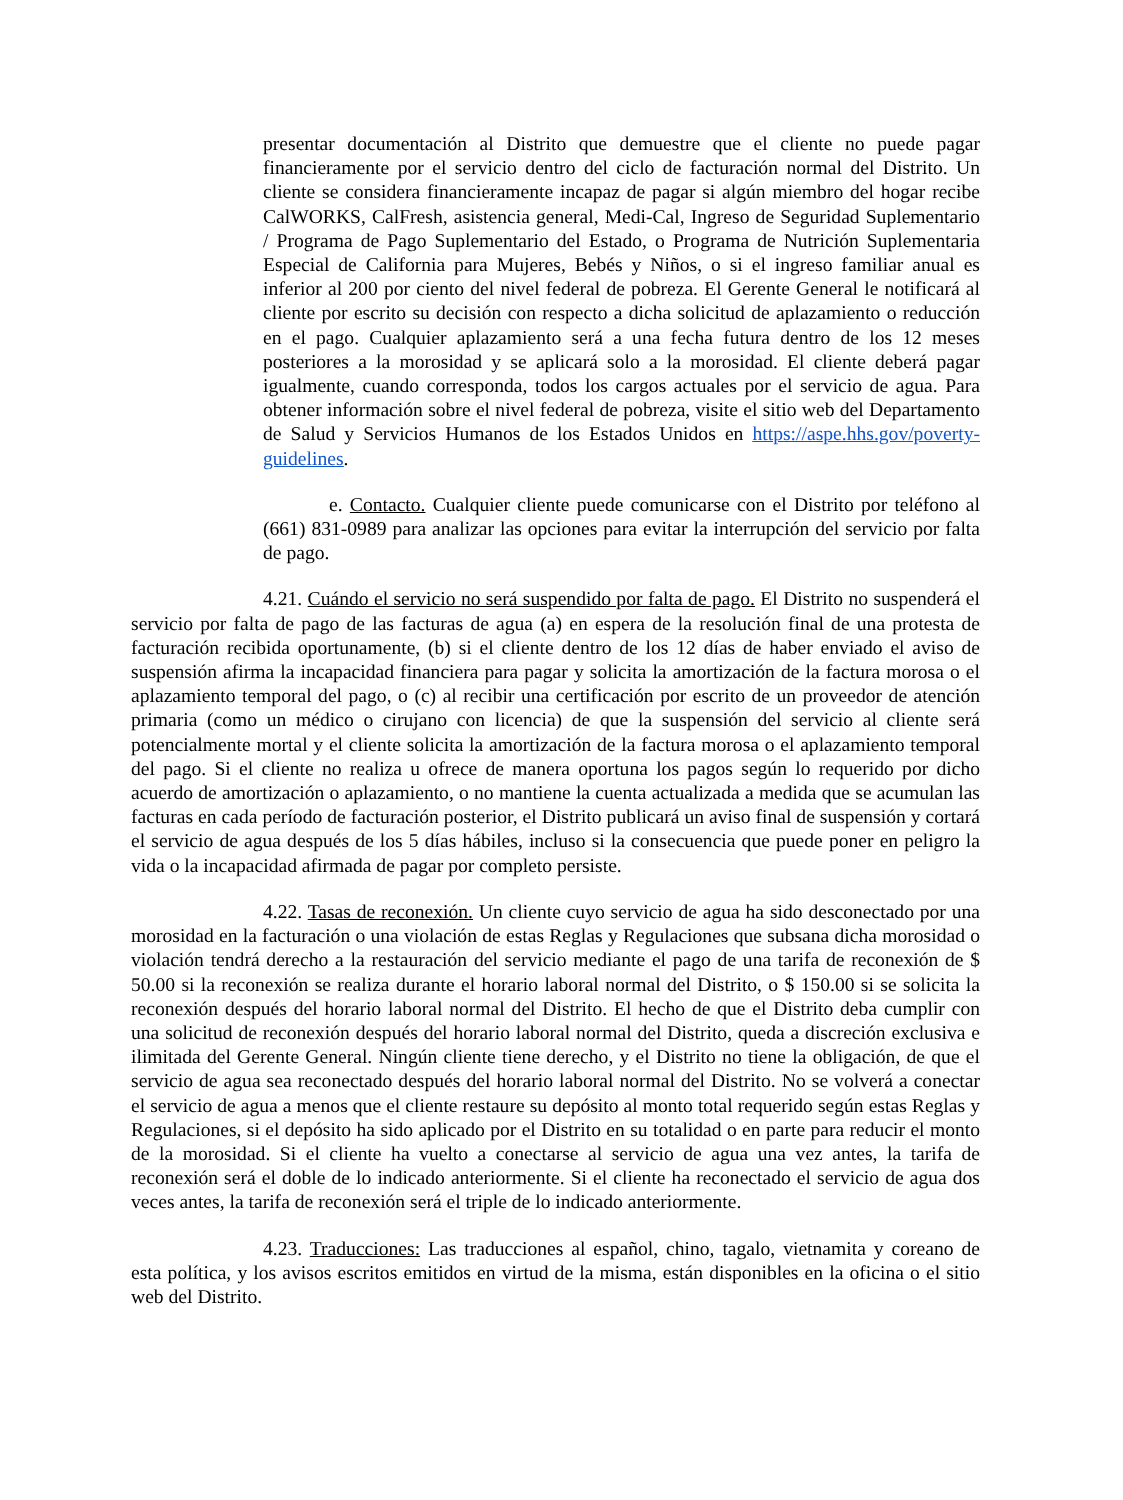presentar documentación al Distrito que demuestre que el cliente no puede pagar financieramente por el servicio dentro del ciclo de facturación normal del Distrito. Un cliente se considera financieramente incapaz de pagar si algún miembro del hogar recibe CalWORKS, CalFresh, asistencia general, Medi-Cal, Ingreso de Seguridad Suplementario / Programa de Pago Suplementario del Estado, o Programa de Nutrición Suplementaria Especial de California para Mujeres, Bebés y Niños, o si el ingreso familiar anual es inferior al 200 por ciento del nivel federal de pobreza. El Gerente General le notificará al cliente por escrito su decisión con respecto a dicha solicitud de aplazamiento o reducción en el pago. Cualquier aplazamiento será a una fecha futura dentro de los 12 meses posteriores a la morosidad y se aplicará solo a la morosidad. El cliente deberá pagar igualmente, cuando corresponda, todos los cargos actuales por el servicio de agua. Para obtener información sobre el nivel federal de pobreza, visite el sitio web del Departamento de Salud y Servicios Humanos de los Estados Unidos en https://aspe.hhs.gov/poverty-guidelines.
e. Contacto. Cualquier cliente puede comunicarse con el Distrito por teléfono al (661) 831-0989 para analizar las opciones para evitar la interrupción del servicio por falta de pago.
4.21. Cuándo el servicio no será suspendido por falta de pago. El Distrito no suspenderá el servicio por falta de pago de las facturas de agua (a) en espera de la resolución final de una protesta de facturación recibida oportunamente, (b) si el cliente dentro de los 12 días de haber enviado el aviso de suspensión afirma la incapacidad financiera para pagar y solicita la amortización de la factura morosa o el aplazamiento temporal del pago, o (c) al recibir una certificación por escrito de un proveedor de atención primaria (como un médico o cirujano con licencia) de que la suspensión del servicio al cliente será potencialmente mortal y el cliente solicita la amortización de la factura morosa o el aplazamiento temporal del pago. Si el cliente no realiza u ofrece de manera oportuna los pagos según lo requerido por dicho acuerdo de amortización o aplazamiento, o no mantiene la cuenta actualizada a medida que se acumulan las facturas en cada período de facturación posterior, el Distrito publicará un aviso final de suspensión y cortará el servicio de agua después de los 5 días hábiles, incluso si la consecuencia que puede poner en peligro la vida o la incapacidad afirmada de pagar por completo persiste.
4.22. Tasas de reconexión. Un cliente cuyo servicio de agua ha sido desconectado por una morosidad en la facturación o una violación de estas Reglas y Regulaciones que subsana dicha morosidad o violación tendrá derecho a la restauración del servicio mediante el pago de una tarifa de reconexión de $ 50.00 si la reconexión se realiza durante el horario laboral normal del Distrito, o $ 150.00 si se solicita la reconexión después del horario laboral normal del Distrito. El hecho de que el Distrito deba cumplir con una solicitud de reconexión después del horario laboral normal del Distrito, queda a discreción exclusiva e ilimitada del Gerente General. Ningún cliente tiene derecho, y el Distrito no tiene la obligación, de que el servicio de agua sea reconectado después del horario laboral normal del Distrito. No se volverá a conectar el servicio de agua a menos que el cliente restaure su depósito al monto total requerido según estas Reglas y Regulaciones, si el depósito ha sido aplicado por el Distrito en su totalidad o en parte para reducir el monto de la morosidad. Si el cliente ha vuelto a conectarse al servicio de agua una vez antes, la tarifa de reconexión será el doble de lo indicado anteriormente. Si el cliente ha reconectado el servicio de agua dos veces antes, la tarifa de reconexión será el triple de lo indicado anteriormente.
4.23. Traducciones: Las traducciones al español, chino, tagalo, vietnamita y coreano de esta política, y los avisos escritos emitidos en virtud de la misma, están disponibles en la oficina o el sitio web del Distrito.